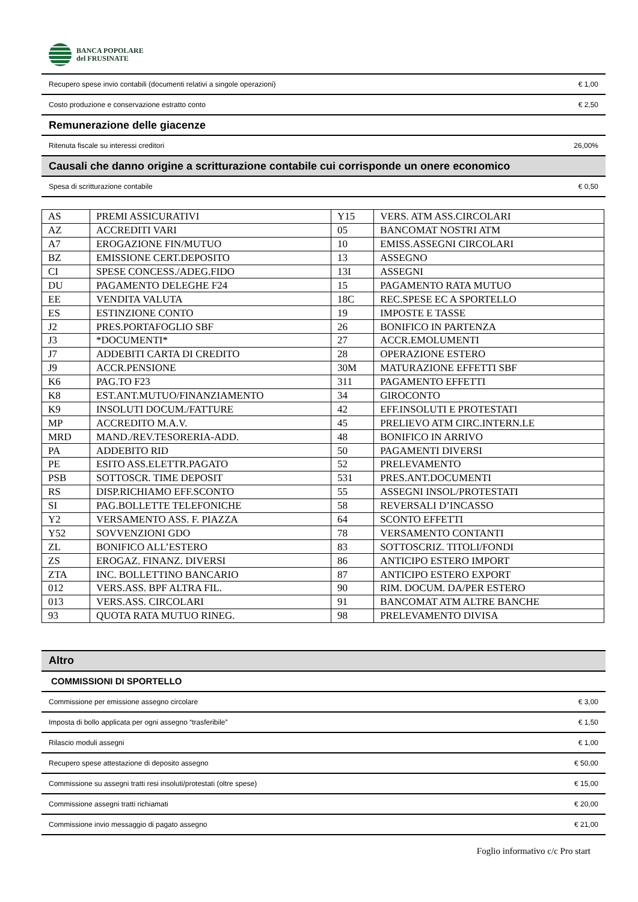BANCA POPOLARE
del FRUSINATE
Recupero spese invio contabili (documenti relativi a singole operazioni) € 1,00
Costo produzione e conservazione estratto conto € 2,50
Remunerazione delle giacenze
Ritenuta fiscale su interessi creditori 26,00%
Causali che danno origine a scritturazione contabile cui corrisponde un onere economico
Spesa di scritturazione contabile € 0,50
| AS | PREMI ASSICURATIVI | Y15 | VERS. ATM ASS.CIRCOLARI |
| AZ | ACCREDITI VARI | 05 | BANCOMAT NOSTRI ATM |
| A7 | EROGAZIONE FIN/MUTUO | 10 | EMISS.ASSEGNI CIRCOLARI |
| BZ | EMISSIONE CERT.DEPOSITO | 13 | ASSEGNO |
| CI | SPESE CONCESS./ADEG.FIDO | 13I | ASSEGNI |
| DU | PAGAMENTO DELEGHE F24 | 15 | PAGAMENTO RATA MUTUO |
| EE | VENDITA VALUTA | 18C | REC.SPESE EC A SPORTELLO |
| ES | ESTINZIONE CONTO | 19 | IMPOSTE E TASSE |
| J2 | PRES.PORTAFOGLIO SBF | 26 | BONIFICO IN PARTENZA |
| J3 | *DOCUMENTI* | 27 | ACCR.EMOLUMENTI |
| J7 | ADDEBITI CARTA DI CREDITO | 28 | OPERAZIONE ESTERO |
| J9 | ACCR.PENSIONE | 30M | MATURAZIONE EFFETTI SBF |
| K6 | PAG.TO F23 | 311 | PAGAMENTO EFFETTI |
| K8 | EST.ANT.MUTUO/FINANZIAMENTO | 34 | GIROCONTO |
| K9 | INSOLUTI DOCUM./FATTURE | 42 | EFF.INSOLUTI E PROTESTATI |
| MP | ACCREDITO M.A.V. | 45 | PRELIEVO ATM CIRC.INTERN.LE |
| MRD | MAND./REV.TESORERIA-ADD. | 48 | BONIFICO IN ARRIVO |
| PA | ADDEBITO RID | 50 | PAGAMENTI DIVERSI |
| PE | ESITO ASS.ELETTR.PAGATO | 52 | PRELEVAMENTO |
| PSB | SOTTOSCR. TIME DEPOSIT | 531 | PRES.ANT.DOCUMENTI |
| RS | DISP.RICHIAMO EFF.SCONTO | 55 | ASSEGNI INSOL/PROTESTATI |
| SI | PAG.BOLLETTE TELEFONICHE | 58 | REVERSALI D’INCASSO |
| Y2 | VERSAMENTO ASS. F. PIAZZA | 64 | SCONTO EFFETTI |
| Y52 | SOVVENZIONI GDO | 78 | VERSAMENTO CONTANTI |
| ZL | BONIFICO ALL’ESTERO | 83 | SOTTOSCRIZ. TITOLI/FONDI |
| ZS | EROGAZ. FINANZ. DIVERSI | 86 | ANTICIPO ESTERO IMPORT |
| ZTA | INC. BOLLETTINO BANCARIO | 87 | ANTICIPO ESTERO EXPORT |
| 012 | VERS.ASS. BPF ALTRA FIL. | 90 | RIM. DOCUM. DA/PER ESTERO |
| 013 | VERS.ASS. CIRCOLARI | 91 | BANCOMAT ATM ALTRE BANCHE |
| 93 | QUOTA RATA MUTUO RINEG. | 98 | PRELEVAMENTO DIVISA |
Altro
COMMISSIONI DI SPORTELLO
Commissione per emissione assegno circolare € 3,00
Imposta di bollo applicata per ogni assegno “trasferibile” € 1,50
Rilascio moduli assegni € 1,00
Recupero spese attestazione di deposito assegno € 50,00
Commissione su assegni tratti resi insoluti/protestati (oltre spese) € 15,00
Commissione assegni tratti richiamati € 20,00
Commissione invio messaggio di pagato assegno € 21,00
Foglio informativo c/c Pro start